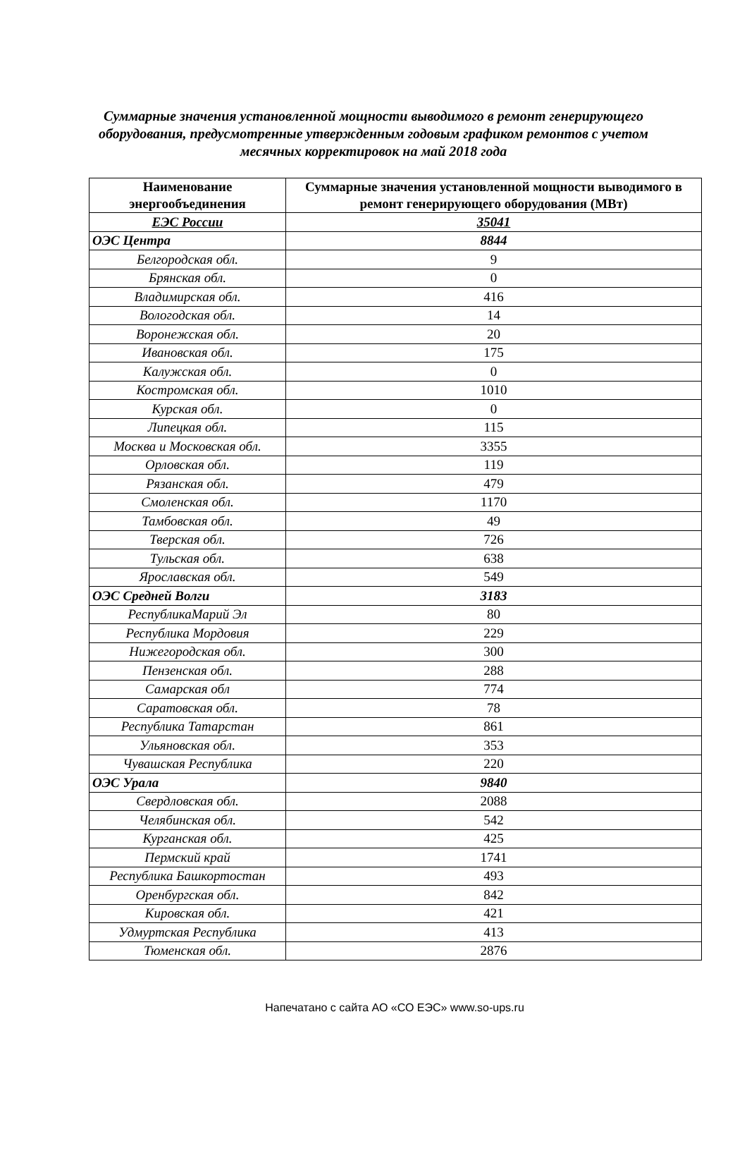Суммарные значения установленной мощности выводимого в ремонт генерирующего
оборудования, предусмотренные утвержденным годовым графиком ремонтов с учетом
месячных корректировок на май 2018 года
| Наименование энергообъединения | Суммарные значения установленной мощности выводимого в ремонт генерирующего оборудования (МВт) |
| --- | --- |
| ЕЭС России | 35041 |
| ОЭС Центра | 8844 |
| Белгородская обл. | 9 |
| Брянская обл. | 0 |
| Владимирская обл. | 416 |
| Вологодская обл. | 14 |
| Воронежская обл. | 20 |
| Ивановская обл. | 175 |
| Калужская обл. | 0 |
| Костромская обл. | 1010 |
| Курская обл. | 0 |
| Липецкая обл. | 115 |
| Москва и Московская обл. | 3355 |
| Орловская обл. | 119 |
| Рязанская обл. | 479 |
| Смоленская обл. | 1170 |
| Тамбовская обл. | 49 |
| Тверская обл. | 726 |
| Тульская обл. | 638 |
| Ярославская обл. | 549 |
| ОЭС Средней Волги | 3183 |
| РеспубликаМарий Эл | 80 |
| Республика Мордовия | 229 |
| Нижегородская обл. | 300 |
| Пензенская обл. | 288 |
| Самарская обл | 774 |
| Саратовская обл. | 78 |
| Республика Татарстан | 861 |
| Ульяновская обл. | 353 |
| Чувашская Республика | 220 |
| ОЭС Урала | 9840 |
| Свердловская обл. | 2088 |
| Челябинская обл. | 542 |
| Курганская обл. | 425 |
| Пермский край | 1741 |
| Республика Башкортостан | 493 |
| Оренбургская обл. | 842 |
| Кировская обл. | 421 |
| Удмуртская Республика | 413 |
| Тюменская обл. | 2876 |
Напечатано с сайта АО «СО ЕЭС» www.so-ups.ru